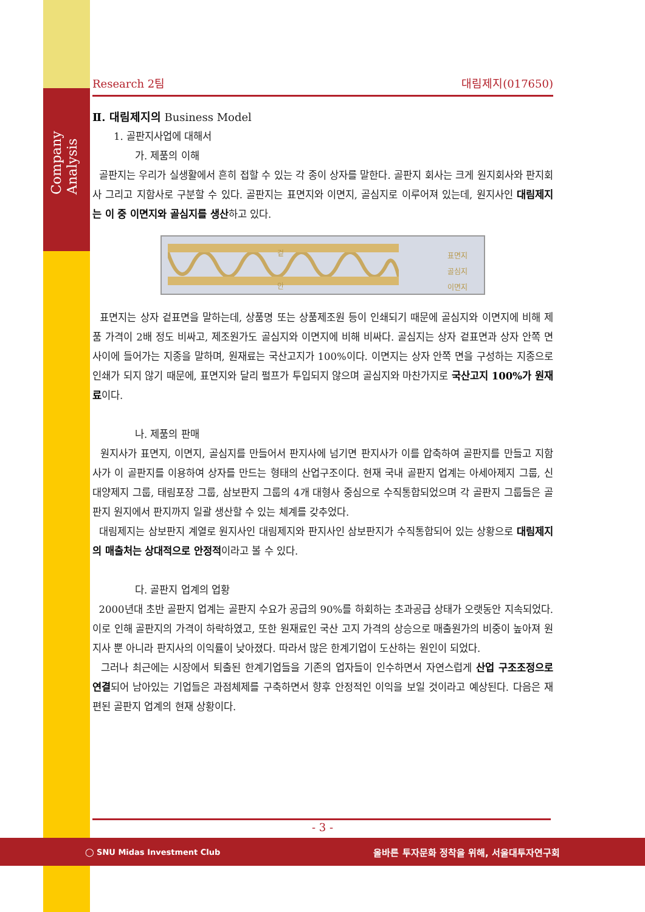Company Analysis
Research 2팀 대림제지(017650)
Ⅱ. 대림제지의 Business Model
1. 골판지사업에 대해서
가. 제품의 이해
골판지는 우리가 실생활에서 흔히 접할 수 있는 각 종이 상자를 말한다. 골판지 회사는 크게 원지회사와 판지회사 그리고 지함사로 구분할 수 있다. 골판지는 표면지와 이면지, 골심지로 이루어져 있는데, 원지사인 대림제지는 이 중 이면지와 골심지를 생산하고 있다.
겉
안
표면지
골심지
이면지
표면지는 상자 겉표면을 말하는데, 상품명 또는 상품제조원 등이 인쇄되기 때문에 골심지와 이면지에 비해 제품 가격이 2배 정도 비싸고, 제조원가도 골심지와 이면지에 비해 비싸다. 골심지는 상자 겉표면과 상자 안쪽 면 사이에 들어가는 지종을 말하며, 원재료는 국산고지가 100%이다. 이면지는 상자 안쪽 면을 구성하는 지종으로 인쇄가 되지 않기 때문에, 표면지와 달리 펄프가 투입되지 않으며 골심지와 마찬가지로 국산고지 100%가 원재료이다.
나. 제품의 판매
원지사가 표면지, 이면지, 골심지를 만들어서 판지사에 넘기면 판지사가 이를 압축하여 골판지를 만들고 지함사가 이 골판지를 이용하여 상자를 만드는 형태의 산업구조이다. 현재 국내 골판지 업계는 아세아제지 그룹, 신대양제지 그룹, 태림포장 그룹, 삼보판지 그룹의 4개 대형사 중심으로 수직통합되었으며 각 골판지 그룹들은 골판지 원지에서 판지까지 일괄 생산할 수 있는 체계를 갖추었다.
대림제지는 삼보판지 계열로 원지사인 대림제지와 판지사인 삼보판지가 수직통합되어 있는 상황으로 대림제지의 매출처는 상대적으로 안정적이라고 볼 수 있다.
다. 골판지 업계의 업황
2000년대 초반 골판지 업계는 골판지 수요가 공급의 90%를 하회하는 초과공급 상태가 오랫동안 지속되었다. 이로 인해 골판지의 가격이 하락하였고, 또한 원재료인 국산 고지 가격의 상승으로 매출원가의 비중이 높아져 원지사 뿐 아니라 판지사의 이익률이 낮아졌다. 따라서 많은 한계기업이 도산하는 원인이 되었다.
그러나 최근에는 시장에서 퇴출된 한계기업들을 기존의 업자들이 인수하면서 자연스럽게 산업 구조조정으로 연결되어 남아있는 기업들은 과점체제를 구축하면서 향후 안정적인 이익을 보일 것이라고 예상된다. 다음은 재편된 골판지 업계의 현재 상황이다.
- 3 -
◯ SNU Midas Investment Club 올바른 투자문화 정착을 위해, 서울대투자연구회